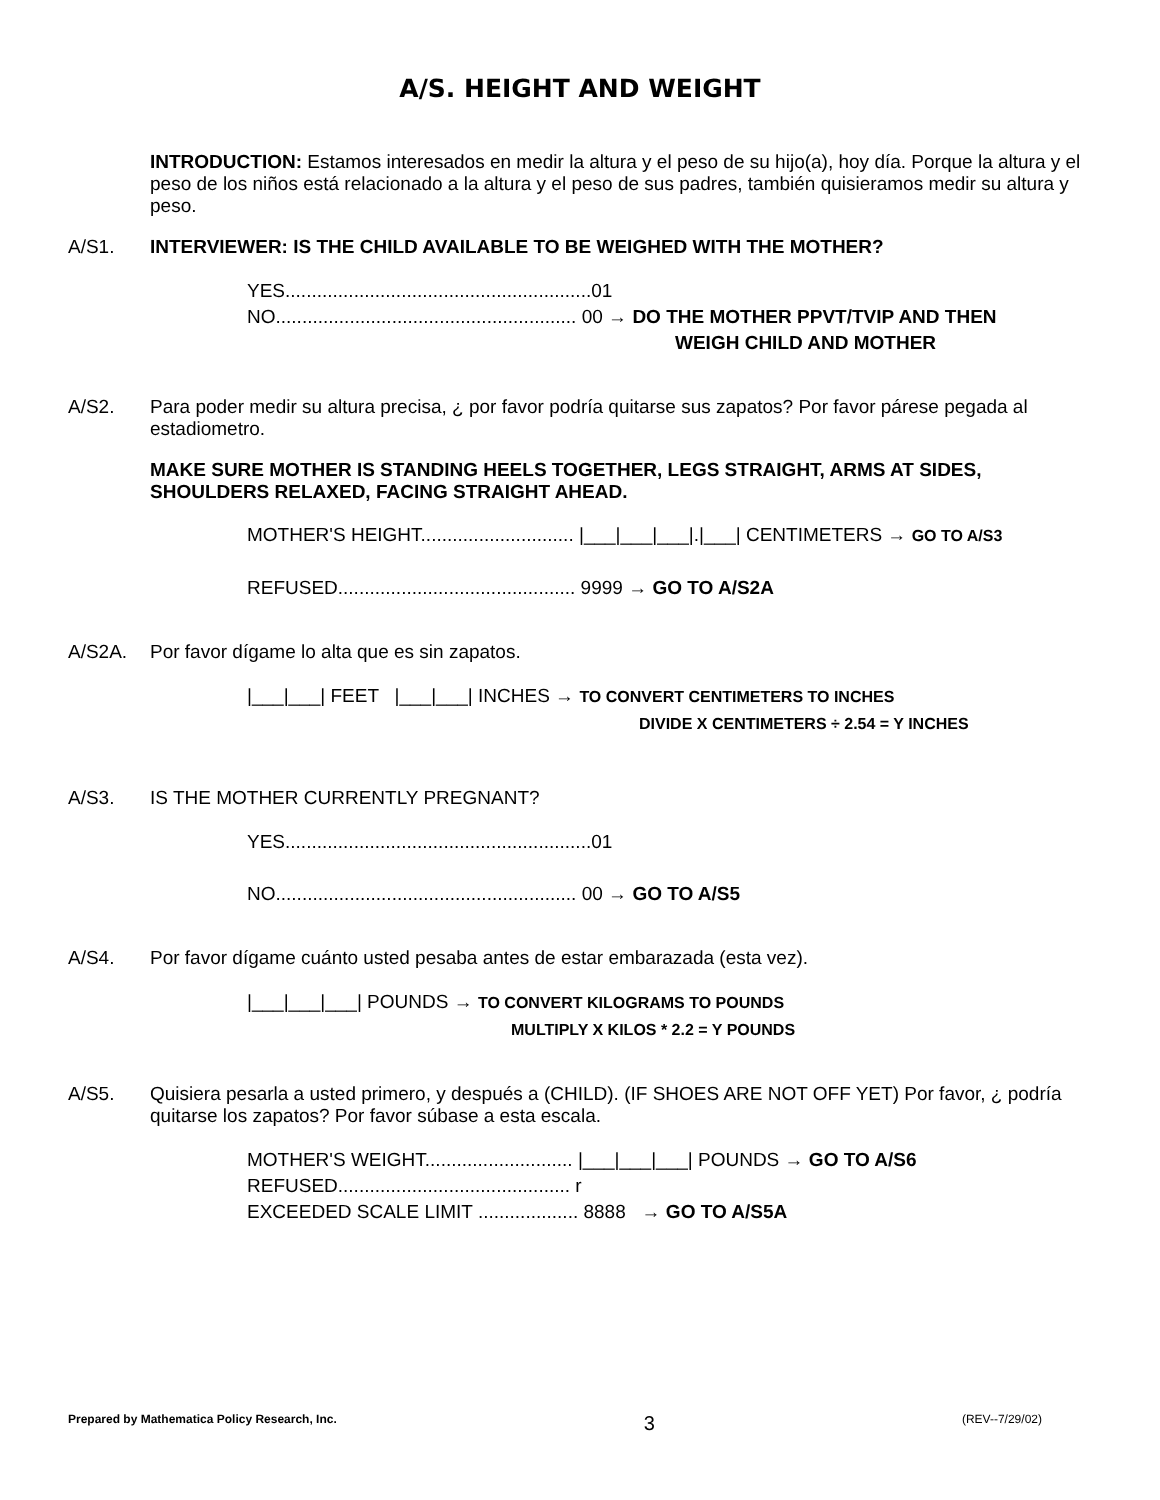A/S. HEIGHT AND WEIGHT
INTRODUCTION: Estamos interesados en medir la altura y el peso de su hijo(a), hoy día. Porque la altura y el peso de los niños está relacionado a la altura y el peso de sus padres, también quisieramos medir su altura y peso.
A/S1. INTERVIEWER: IS THE CHILD AVAILABLE TO BE WEIGHED WITH THE MOTHER?
YES..........................................................01
NO......................................................... 00 → DO THE MOTHER PPVT/TVIP AND THEN
WEIGH CHILD AND MOTHER
A/S2. Para poder medir su altura precisa, ¿ por favor podría quitarse sus zapatos? Por favor párese pegada al estadiometro.
MAKE SURE MOTHER IS STANDING HEELS TOGETHER, LEGS STRAIGHT, ARMS AT SIDES, SHOULDERS RELAXED, FACING STRAIGHT AHEAD.
MOTHER'S HEIGHT............................. |___|___|___|.|___| CENTIMETERS → GO TO A/S3
REFUSED............................................. 9999 → GO TO A/S2A
A/S2A. Por favor dígame lo alta que es sin zapatos.
|___|___| FEET |___|___| INCHES → TO CONVERT CENTIMETERS TO INCHES
DIVIDE X CENTIMETERS ÷ 2.54 = Y INCHES
A/S3. IS THE MOTHER CURRENTLY PREGNANT?
YES..........................................................01
NO......................................................... 00 → GO TO A/S5
A/S4. Por favor dígame cuánto usted pesaba antes de estar embarazada (esta vez).
|___|___|___| POUNDS → TO CONVERT KILOGRAMS TO POUNDS
MULTIPLY X KILOS * 2.2 = Y POUNDS
A/S5. Quisiera pesarla a usted primero, y después a (CHILD). (IF SHOES ARE NOT OFF YET) Por favor, ¿ podría quitarse los zapatos? Por favor súbase a esta escala.
MOTHER'S WEIGHT............................ |___|___|___| POUNDS → GO TO A/S6
REFUSED............................................ r
EXCEEDED SCALE LIMIT ................... 8888 → GO TO A/S5A
Prepared by Mathematica Policy Research, Inc. 3 (REV--7/29/02)